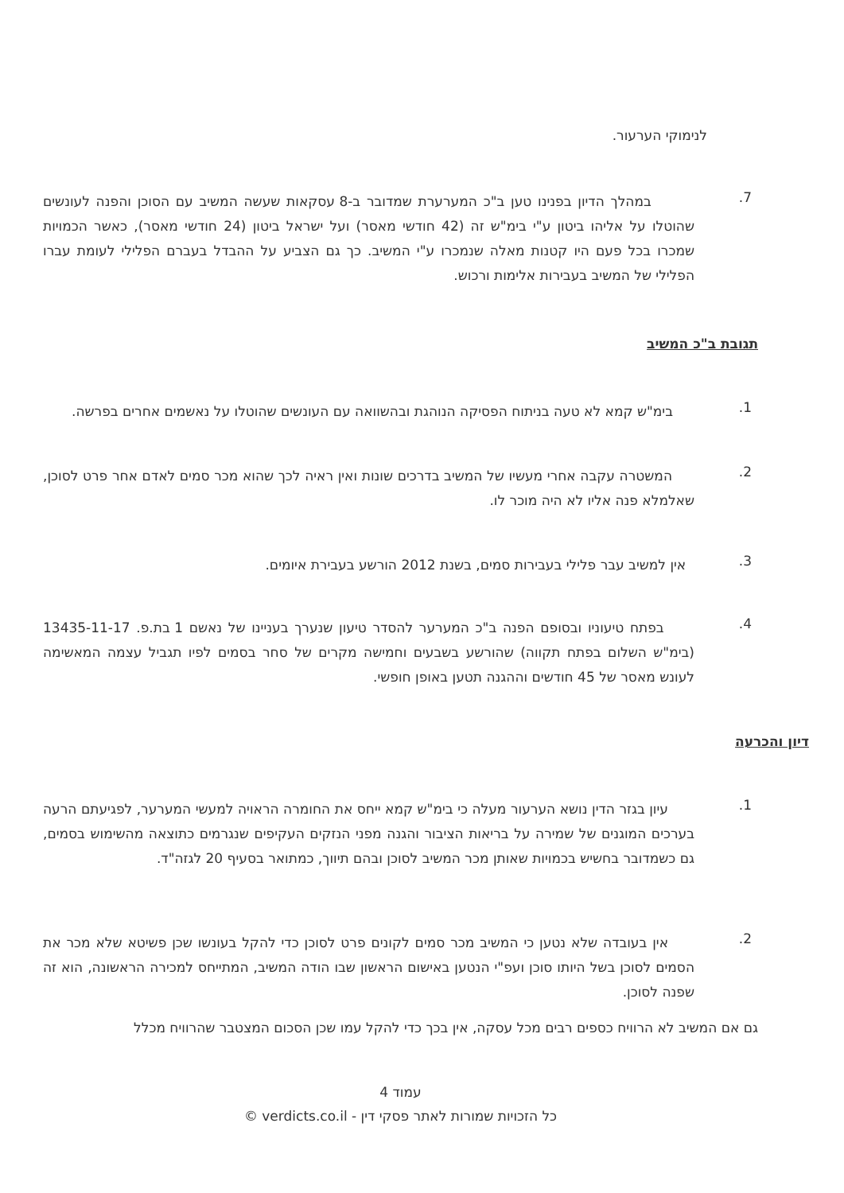לנימוקי הערעור.
7.
במהלך הדיון בפנינו טען ב"כ המערערת שמדובר ב-8 עסקאות שעשה המשיב עם הסוכן והפנה לעונשים שהוטלו על אליהו ביטון ע"י בימ"ש זה (42 חודשי מאסר) ועל ישראל ביטון (24 חודשי מאסר), כאשר הכמויות שמכרו בכל פעם היו קטנות מאלה שנמכרו ע"י המשיב. כך גם הצביע על ההבדל בעברם הפלילי לעומת עברו הפלילי של המשיב בעבירות אלימות ורכוש.
תגובת ב"כ המשיב
1.
בימ"ש קמא לא טעה בניתוח הפסיקה הנוהגת ובהשוואה עם העונשים שהוטלו על נאשמים אחרים בפרשה.
2.
המשטרה עקבה אחרי מעשיו של המשיב בדרכים שונות ואין ראיה לכך שהוא מכר סמים לאדם אחר פרט לסוכן, שאלמלא פנה אליו לא היה מוכר לו.
3.
אין למשיב עבר פלילי בעבירות סמים, בשנת 2012 הורשע בעבירת איומים.
4.
בפתח טיעוניו ובסופם הפנה ב"כ המערער להסדר טיעון שנערך בעניינו של נאשם 1 בת.פ. 13435-11-17 (בימ"ש השלום בפתח תקווה) שהורשע בשבעים וחמישה מקרים של סחר בסמים לפיו תגביל עצמה המאשימה לעונש מאסר של 45 חודשים וההגנה תטען באופן חופשי.
דיון והכרעה
1.
עיון בגזר הדין נושא הערעור מעלה כי בימ"ש קמא ייחס את החומרה הראויה למעשי המערער, לפגיעתם הרעה בערכים המוגנים של שמירה על בריאות הציבור והגנה מפני הנזקים העקיפים שנגרמים כתוצאה מהשימוש בסמים, גם כשמדובר בחשיש בכמויות שאותן מכר המשיב לסוכן ובהם תיווך, כמתואר בסעיף 20 לגזה"ד.
2.
אין בעובדה שלא נטען כי המשיב מכר סמים לקונים פרט לסוכן כדי להקל בעונשו שכן פשיטא שלא מכר את הסמים לסוכן בשל היותו סוכן ועפ"י הנטען באישום הראשון שבו הודה המשיב, המתייחס למכירה הראשונה, הוא זה שפנה לסוכן.
גם אם המשיב לא הרוויח כספים רבים מכל עסקה, אין בכך כדי להקל עמו שכן הסכום המצטבר שהרוויח מכלל
עמוד 4
כל הזכויות שמורות לאתר פסקי דין - verdicts.co.il ©